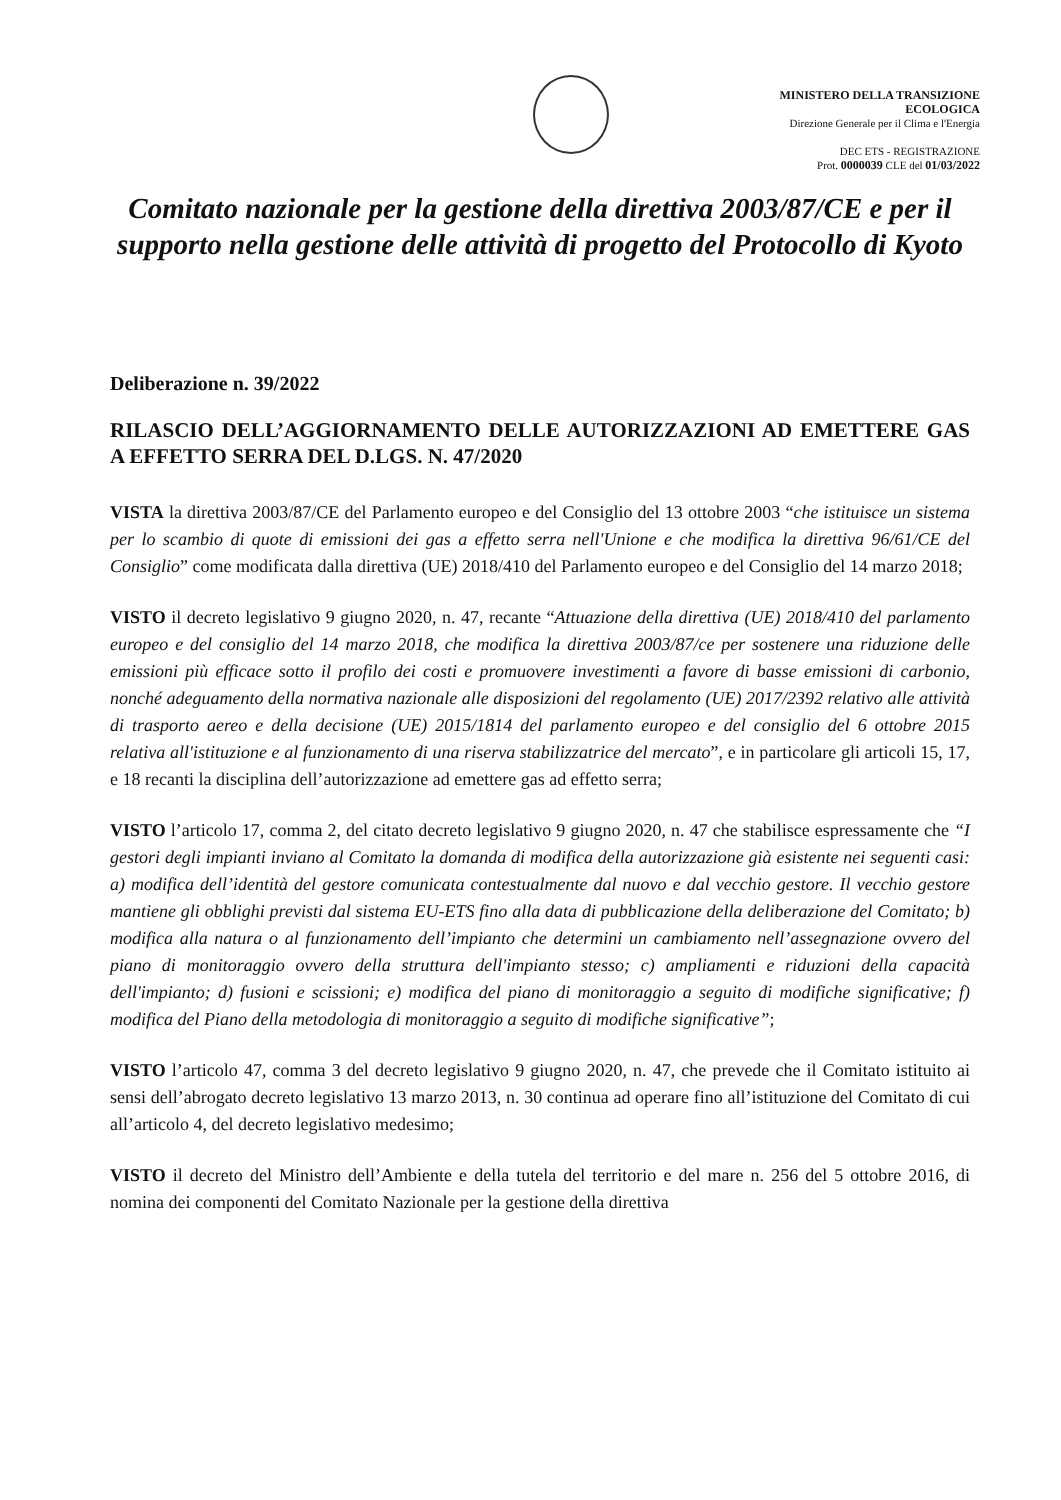MINISTERO DELLA TRANSIZIONE
ECOLOGICA
Direzione Generale per il Clima e l'Energia
DEC ETS - REGISTRAZIONE
Prot. 0000039 CLE del 01/03/2022
Comitato nazionale per la gestione della direttiva 2003/87/CE e per il supporto nella gestione delle attività di progetto del Protocollo di Kyoto
Deliberazione n. 39/2022
RILASCIO DELL’AGGIORNAMENTO DELLE AUTORIZZAZIONI AD EMETTERE GAS A EFFETTO SERRA DEL D.LGS. N. 47/2020
VISTA la direttiva 2003/87/CE del Parlamento europeo e del Consiglio del 13 ottobre 2003 “che istituisce un sistema per lo scambio di quote di emissioni dei gas a effetto serra nell'Unione e che modifica la direttiva 96/61/CE del Consiglio” come modificata dalla direttiva (UE) 2018/410 del Parlamento europeo e del Consiglio del 14 marzo 2018;
VISTO il decreto legislativo 9 giugno 2020, n. 47, recante “Attuazione della direttiva (UE) 2018/410 del parlamento europeo e del consiglio del 14 marzo 2018, che modifica la direttiva 2003/87/ce per sostenere una riduzione delle emissioni più efficace sotto il profilo dei costi e promuovere investimenti a favore di basse emissioni di carbonio, nonché adeguamento della normativa nazionale alle disposizioni del regolamento (UE) 2017/2392 relativo alle attività di trasporto aereo e della decisione (UE) 2015/1814 del parlamento europeo e del consiglio del 6 ottobre 2015 relativa all'istituzione e al funzionamento di una riserva stabilizzatrice del mercato”, e in particolare gli articoli 15, 17, e 18 recanti la disciplina dell’autorizzazione ad emettere gas ad effetto serra;
VISTO l’articolo 17, comma 2, del citato decreto legislativo 9 giugno 2020, n. 47 che stabilisce espressamente che “I gestori degli impianti inviano al Comitato la domanda di modifica della autorizzazione già esistente nei seguenti casi: a) modifica dell’identità del gestore comunicata contestualmente dal nuovo e dal vecchio gestore. Il vecchio gestore mantiene gli obblighi previsti dal sistema EU-ETS fino alla data di pubblicazione della deliberazione del Comitato; b) modifica alla natura o al funzionamento dell’impianto che determini un cambiamento nell’assegnazione ovvero del piano di monitoraggio ovvero della struttura dell'impianto stesso; c) ampliamenti e riduzioni della capacità dell'impianto; d) fusioni e scissioni; e) modifica del piano di monitoraggio a seguito di modifiche significative; f) modifica del Piano della metodologia di monitoraggio a seguito di modifiche significative”;
VISTO l’articolo 47, comma 3 del decreto legislativo 9 giugno 2020, n. 47, che prevede che il Comitato istituito ai sensi dell’abrogato decreto legislativo 13 marzo 2013, n. 30 continua ad operare fino all’istituzione del Comitato di cui all’articolo 4, del decreto legislativo medesimo;
VISTO il decreto del Ministro dell’Ambiente e della tutela del territorio e del mare n. 256 del 5 ottobre 2016, di nomina dei componenti del Comitato Nazionale per la gestione della direttiva